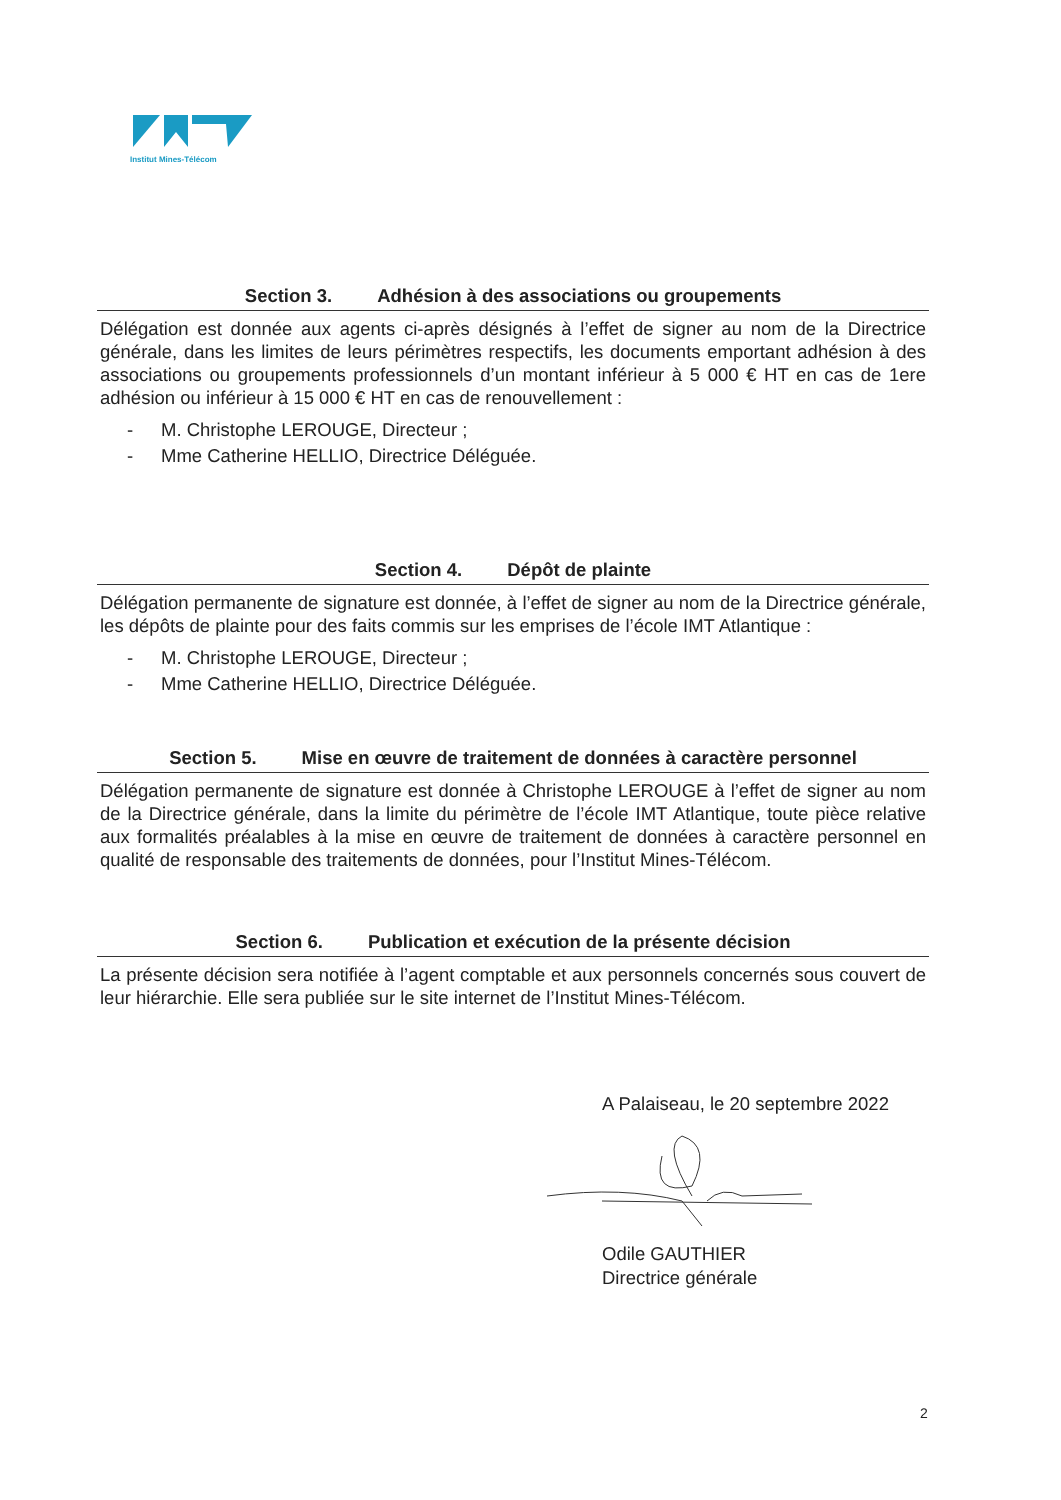Institut Mines-Télécom
Section 3. Adhésion à des associations ou groupements
Délégation est donnée aux agents ci-après désignés à l’effet de signer au nom de la Directrice générale, dans les limites de leurs périmètres respectifs, les documents emportant adhésion à des associations ou groupements professionnels d’un montant inférieur à 5 000 € HT en cas de 1ere adhésion ou inférieur à 15 000 € HT en cas de renouvellement :
- M. Christophe LEROUGE, Directeur ;
- Mme Catherine HELLIO, Directrice Déléguée.
Section 4. Dépôt de plainte
Délégation permanente de signature est donnée, à l’effet de signer au nom de la Directrice générale, les dépôts de plainte pour des faits commis sur les emprises de l’école IMT Atlantique :
- M. Christophe LEROUGE, Directeur ;
- Mme Catherine HELLIO, Directrice Déléguée.
Section 5. Mise en œuvre de traitement de données à caractère personnel
Délégation permanente de signature est donnée à Christophe LEROUGE à l’effet de signer au nom de la Directrice générale, dans la limite du périmètre de l’école IMT Atlantique, toute pièce relative aux formalités préalables à la mise en œuvre de traitement de données à caractère personnel en qualité de responsable des traitements de données, pour l’Institut Mines-Télécom.
Section 6. Publication et exécution de la présente décision
La présente décision sera notifiée à l’agent comptable et aux personnels concernés sous couvert de leur hiérarchie. Elle sera publiée sur le site internet de l’Institut Mines-Télécom.
A Palaiseau, le 20 septembre 2022
Odile GAUTHIER
Directrice générale
2